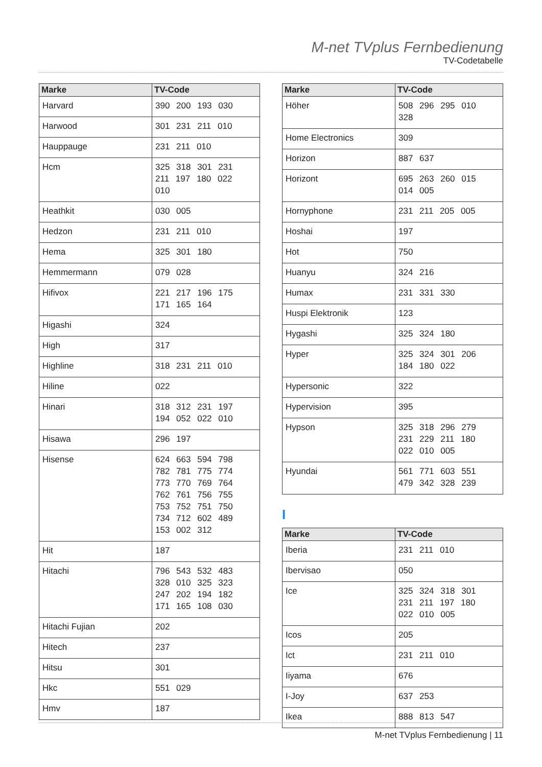M-net TVplus Fernbedienung
TV-Codetabelle
| Marke | TV-Code |
| --- | --- |
| Harvard | 390 200 193 030 |
| Harwood | 301 231 211 010 |
| Hauppauge | 231 211 010 |
| Hcm | 325 318 301 231 211 197 180 022 010 |
| Heathkit | 030 005 |
| Hedzon | 231 211 010 |
| Hema | 325 301 180 |
| Hemmermann | 079 028 |
| Hifivox | 221 217 196 175 171 165 164 |
| Higashi | 324 |
| High | 317 |
| Highline | 318 231 211 010 |
| Hiline | 022 |
| Hinari | 318 312 231 197 194 052 022 010 |
| Hisawa | 296 197 |
| Hisense | 624 663 594 798 782 781 775 774 773 770 769 764 762 761 756 755 753 752 751 750 734 712 602 489 153 002 312 |
| Hit | 187 |
| Hitachi | 796 543 532 483 328 010 325 323 247 202 194 182 171 165 108 030 |
| Hitachi Fujian | 202 |
| Hitech | 237 |
| Hitsu | 301 |
| Hkc | 551 029 |
| Hmv | 187 |
| Marke | TV-Code |
| --- | --- |
| Höher | 508 296 295 010 328 |
| Home Electronics | 309 |
| Horizon | 887 637 |
| Horizont | 695 263 260 015 014 005 |
| Hornyphone | 231 211 205 005 |
| Hoshai | 197 |
| Hot | 750 |
| Huanyu | 324 216 |
| Humax | 231 331 330 |
| Huspi Elektronik | 123 |
| Hygashi | 325 324 180 |
| Hyper | 325 324 301 206 184 180 022 |
| Hypersonic | 322 |
| Hypervision | 395 |
| Hypson | 325 318 296 279 231 229 211 180 022 010 005 |
| Hyundai | 561 771 603 551 479 342 328 239 |
I
| Marke | TV-Code |
| --- | --- |
| Iberia | 231 211 010 |
| Ibervisao | 050 |
| Ice | 325 324 318 301 231 211 197 180 022 010 005 |
| Icos | 205 |
| Ict | 231 211 010 |
| Iiyama | 676 |
| I-Joy | 637 253 |
| Ikea | 888 813 547 |
M-net TVplus Fernbedienung | 11